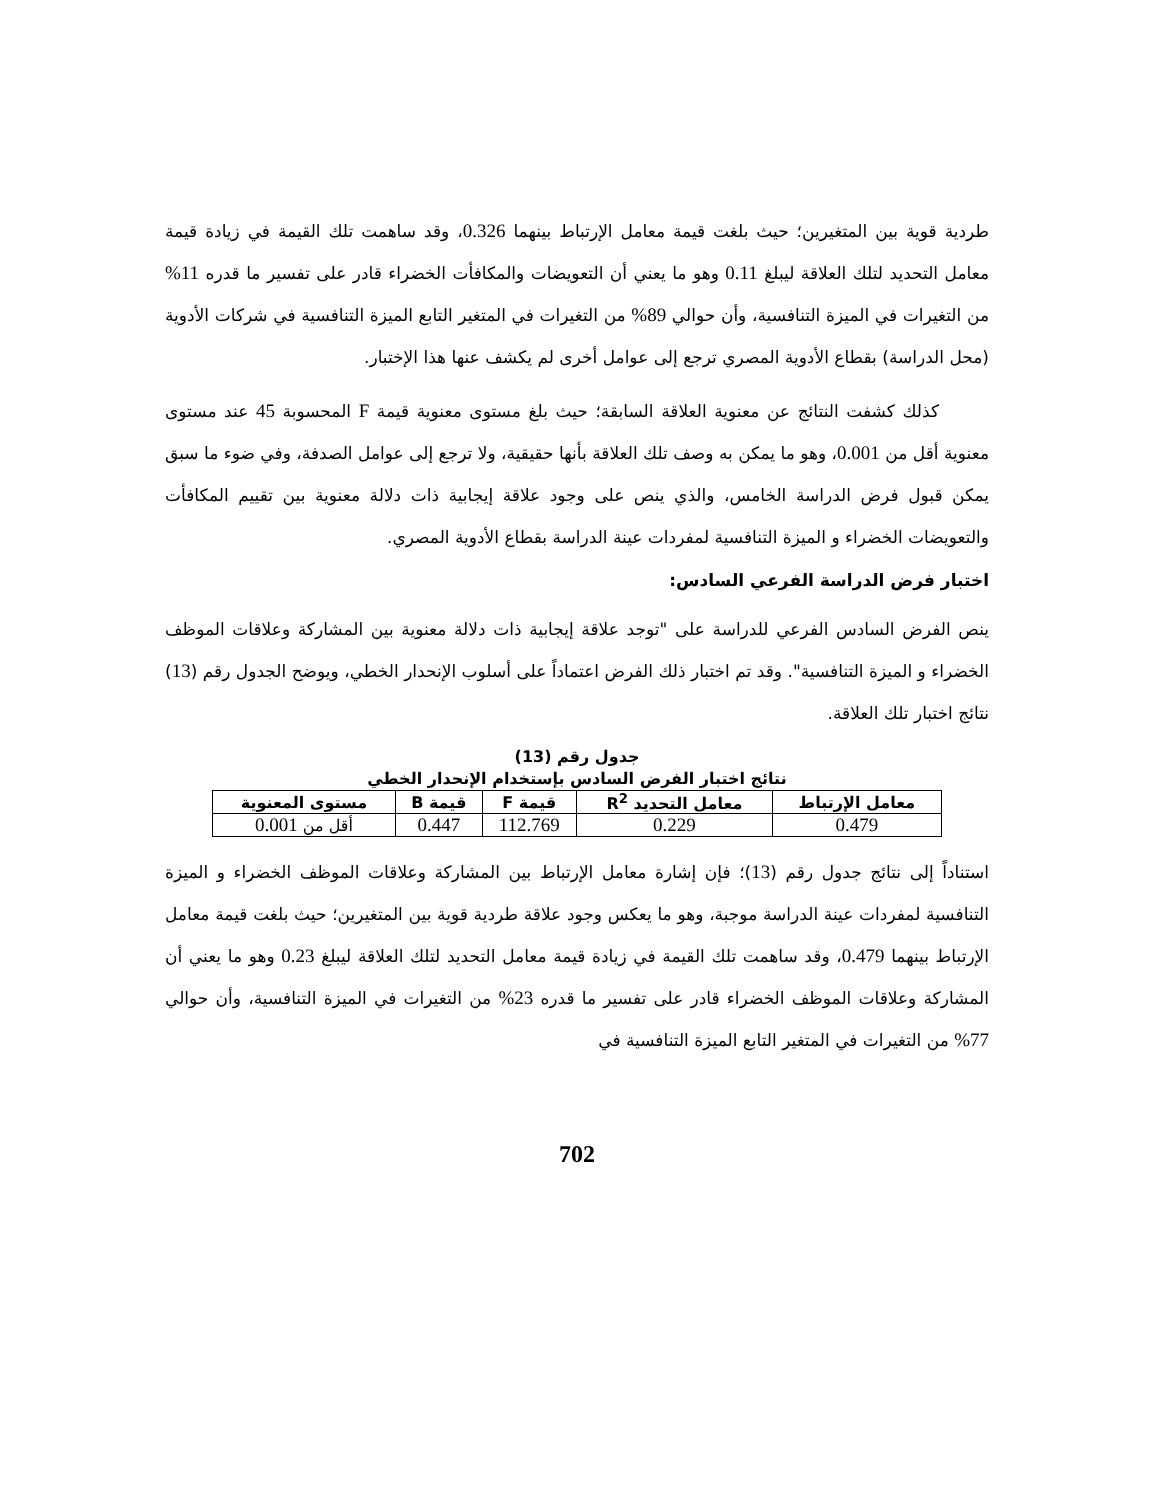طردية قوية بين المتغيرين؛ حيث بلغت قيمة معامل الإرتباط بينهما 0.326، وقد ساهمت تلك القيمة في زيادة قيمة معامل التحديد لتلك العلاقة ليبلغ 0.11 وهو ما يعني أن التعويضات والمكافأت الخضراء قادر على تفسير ما قدره 11% من التغيرات في الميزة التنافسية، وأن حوالي 89% من التغيرات في المتغير التابع الميزة التنافسية في شركات الأدوية (محل الدراسة) بقطاع الأدوية المصري ترجع إلى عوامل أخرى لم يكشف عنها هذا الإختبار.
كذلك كشفت النتائج عن معنوية العلاقة السابقة؛ حيث بلغ مستوى معنوية قيمة F المحسوبة 45 عند مستوى معنوية أقل من 0.001، وهو ما يمكن به وصف تلك العلاقة بأنها حقيقية، ولا ترجع إلى عوامل الصدفة، وفي ضوء ما سبق يمكن قبول فرض الدراسة الخامس، والذي ينص على وجود علاقة إيجابية ذات دلالة معنوية بين تقييم المكافأت والتعويضات الخضراء و الميزة التنافسية لمفردات عينة الدراسة بقطاع الأدوية المصري.
اختبار فرض الدراسة الفرعي السادس:
ينص الفرض السادس الفرعي للدراسة على "توجد علاقة إيجابية ذات دلالة معنوية بين المشاركة وعلاقات الموظف الخضراء و الميزة التنافسية". وقد تم اختبار ذلك الفرض اعتماداً على أسلوب الإنحدار الخطي، ويوضح الجدول رقم (13) نتائج اختبار تلك العلاقة.
جدول رقم (13)
نتائج اختبار الفرض السادس بإستخدام الإنحدار الخطي
| معامل الإرتباط | معامل التحديد R<sup>2</sup> | قيمة F | قيمة B | مستوى المعنوية |
| --- | --- | --- | --- | --- |
| 0.479 | 0.229 | 112.769 | 0.447 | أقل من 0.001 |
استناداً إلى نتائج جدول رقم (13)؛ فإن إشارة معامل الإرتباط بين المشاركة وعلاقات الموظف الخضراء و الميزة التنافسية لمفردات عينة الدراسة موجبة، وهو ما يعكس وجود علاقة طردية قوية بين المتغيرين؛ حيث بلغت قيمة معامل الإرتباط بينهما 0.479، وقد ساهمت تلك القيمة في زيادة قيمة معامل التحديد لتلك العلاقة ليبلغ 0.23 وهو ما يعني أن المشاركة وعلاقات الموظف الخضراء قادر على تفسير ما قدره 23% من التغيرات في الميزة التنافسية، وأن حوالي 77% من التغيرات في المتغير التابع الميزة التنافسية في
702